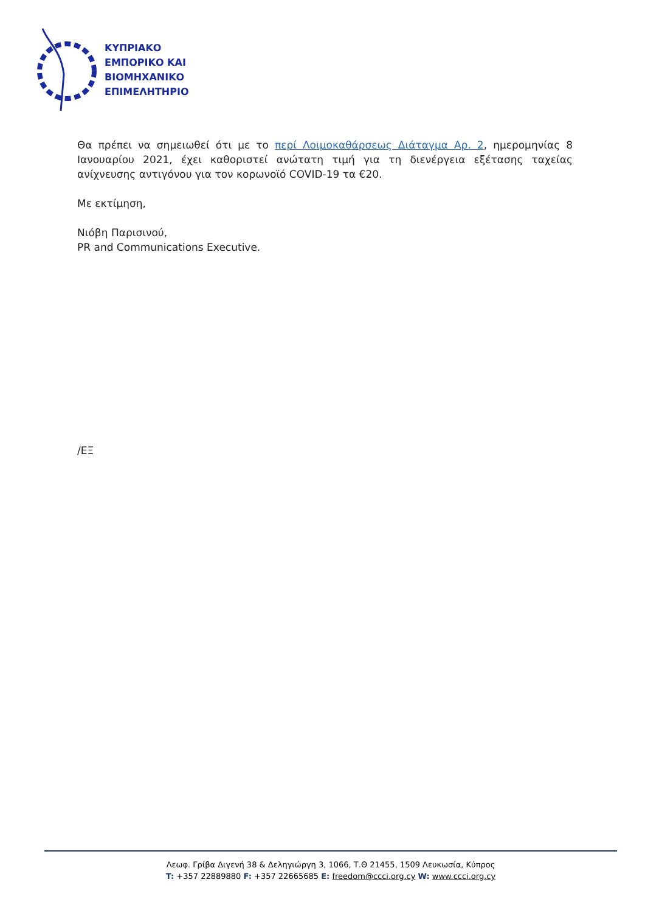ΚΥΠΡΙΑΚΟ
ΕΜΠΟΡΙΚΟ ΚΑΙ
ΒΙΟΜΗΧΑΝΙΚΟ
ΕΠΙΜΕΛΗΤΗΡΙΟ
Θα πρέπει να σημειωθεί ότι με το περί Λοιμοκαθάρσεως Διάταγμα Αρ. 2, ημερομηνίας 8 Ιανουαρίου 2021, έχει καθοριστεί ανώτατη τιμή για τη διενέργεια εξέτασης ταχείας ανίχνευσης αντιγόνου για τον κορωνοϊό COVID-19 τα €20.
Με εκτίμηση,
Νιόβη Παρισινού,
PR and Communications Executive.
/ΕΞ
Λεωφ. Γρίβα Διγενή 38 & Δεληγιώργη 3, 1066, Τ.Θ 21455, 1509 Λευκωσία, Κύπρος
T: +357 22889880 F: +357 22665685 E: freedom@ccci.org.cy W: www.ccci.org.cy